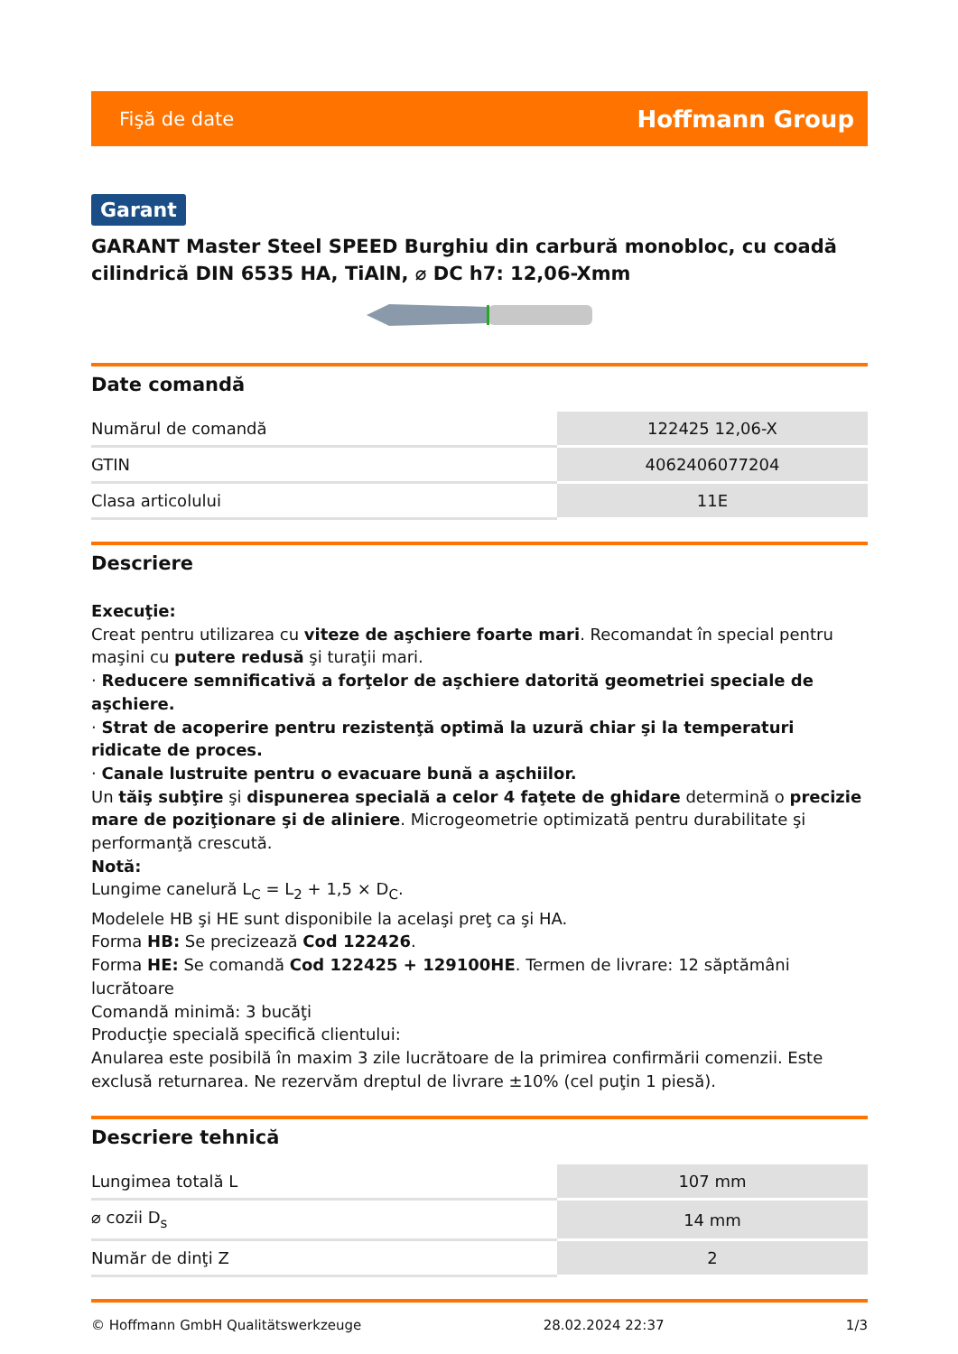Fişă de date Hoffmann Group
Garant
GARANT Master Steel SPEED Burghiu din carbură monobloc, cu coadă cilindrică DIN 6535 HA, TiAlN, ⌀ DC h7: 12,06-Xmm
Date comandă
| Numărul de comandă | 122425 12,06-X |
| GTIN | 4062406077204 |
| Clasa articolului | 11E |
Descriere
Execuţie:
Creat pentru utilizarea cu viteze de aşchiere foarte mari. Recomandat în special pentru maşini cu putere redusă şi turaţii mari.
· Reducere semnificativă a forţelor de aşchiere datorită geometriei speciale de aşchiere.
· Strat de acoperire pentru rezistenţă optimă la uzură chiar şi la temperaturi ridicate de proces.
· Canale lustruite pentru o evacuare bună a aşchiilor.
Un tăiş subţire şi dispunerea specială a celor 4 faţete de ghidare determină o precizie mare de poziţionare şi de aliniere. Microgeometrie optimizată pentru durabilitate şi performanţă crescută.
Notă:
Lungime canelură L<sub>C</sub> = L<sub>2</sub> + 1,5 × D<sub>C</sub>.
Modelele HB şi HE sunt disponibile la acelaşi preţ ca şi HA.
Forma HB: Se precizează Cod 122426.
Forma HE: Se comandă Cod 122425 + 129100HE. Termen de livrare: 12 săptămâni lucrătoare
Comandă minimă: 3 bucăţi
Producţie specială specifică clientului:
Anularea este posibilă în maxim 3 zile lucrătoare de la primirea confirmării comenzii. Este exclusă returnarea. Ne rezervăm dreptul de livrare ±10% (cel puţin 1 piesă).
Descriere tehnică
| Lungimea totală L | 107 mm |
| ⌀ cozii D<sub>s</sub> | 14 mm |
| Număr de dinţi Z | 2 |
© Hoffmann GmbH Qualitätswerkzeuge 28.02.2024 22:37 1/3